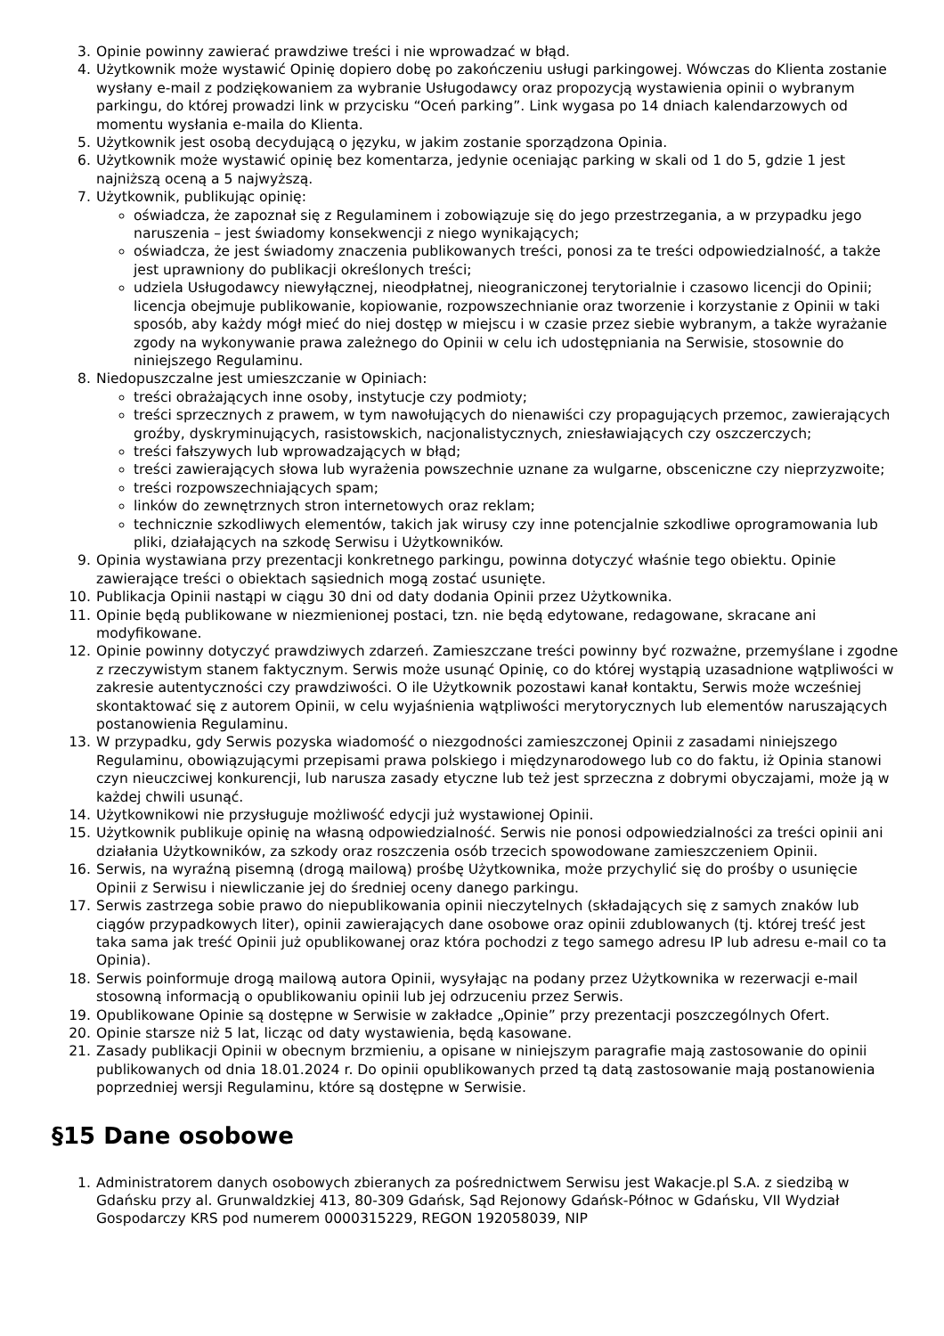3. Opinie powinny zawierać prawdziwe treści i nie wprowadzać w błąd.
4. Użytkownik może wystawić Opinię dopiero dobę po zakończeniu usługi parkingowej. Wówczas do Klienta zostanie wysłany e-mail z podziękowaniem za wybranie Usługodawcy oraz propozycją wystawienia opinii o wybranym parkingu, do której prowadzi link w przycisku “Oceń parking”. Link wygasa po 14 dniach kalendarzowych od momentu wysłania e-maila do Klienta.
5. Użytkownik jest osobą decydującą o języku, w jakim zostanie sporządzona Opinia.
6. Użytkownik może wystawić opinię bez komentarza, jedynie oceniając parking w skali od 1 do 5, gdzie 1 jest najniższą oceną a 5 najwyższą.
7. Użytkownik, publikując opinię:
oświadcza, że zapoznał się z Regulaminem i zobowiązuje się do jego przestrzegania, a w przypadku jego naruszenia – jest świadomy konsekwencji z niego wynikających;
oświadcza, że jest świadomy znaczenia publikowanych treści, ponosi za te treści odpowiedzialność, a także jest uprawniony do publikacji określonych treści;
udziela Usługodawcy niewyłącznej, nieodpłatnej, nieograniczonej terytorialnie i czasowo licencji do Opinii; licencja obejmuje publikowanie, kopiowanie, rozpowszechnianie oraz tworzenie i korzystanie z Opinii w taki sposób, aby każdy mógł mieć do niej dostęp w miejscu i w czasie przez siebie wybranym, a także wyrażanie zgody na wykonywanie prawa zależnego do Opinii w celu ich udostępniania na Serwisie, stosownie do niniejszego Regulaminu.
8. Niedopuszczalne jest umieszczanie w Opiniach:
treści obrażających inne osoby, instytucje czy podmioty;
treści sprzecznych z prawem, w tym nawołujących do nienawiści czy propagujących przemoc, zawierających groźby, dyskryminujących, rasistowskich, nacjonalistycznych, zniesławiających czy oszczerczych;
treści fałszywych lub wprowadzających w błąd;
treści zawierających słowa lub wyrażenia powszechnie uznane za wulgarne, obsceniczne czy nieprzyzwoite;
treści rozpowszechniających spam;
linków do zewnętrznych stron internetowych oraz reklam;
technicznie szkodliwych elementów, takich jak wirusy czy inne potencjalnie szkodliwe oprogramowania lub pliki, działających na szkodę Serwisu i Użytkowników.
9. Opinia wystawiana przy prezentacji konkretnego parkingu, powinna dotyczyć właśnie tego obiektu. Opinie zawierające treści o obiektach sąsiednich mogą zostać usunięte.
10. Publikacja Opinii nastąpi w ciągu 30 dni od daty dodania Opinii przez Użytkownika.
11. Opinie będą publikowane w niezmienionej postaci, tzn. nie będą edytowane, redagowane, skracane ani modyfikowane.
12. Opinie powinny dotyczyć prawdziwych zdarzeń. Zamieszczane treści powinny być rozważne, przemyślane i zgodne z rzeczywistym stanem faktycznym. Serwis może usunąć Opinię, co do której wystąpią uzasadnione wątpliwości w zakresie autentyczności czy prawdziwości. O ile Użytkownik pozostawi kanał kontaktu, Serwis może wcześniej skontaktować się z autorem Opinii, w celu wyjaśnienia wątpliwości merytorycznych lub elementów naruszających postanowienia Regulaminu.
13. W przypadku, gdy Serwis pozyska wiadomość o niezgodności zamieszczonej Opinii z zasadami niniejszego Regulaminu, obowiązującymi przepisami prawa polskiego i międzynarodowego lub co do faktu, iż Opinia stanowi czyn nieuczciwej konkurencji, lub narusza zasady etyczne lub też jest sprzeczna z dobrymi obyczajami, może ją w każdej chwili usunąć.
14. Użytkownikowi nie przysługuje możliwość edycji już wystawionej Opinii.
15. Użytkownik publikuje opinię na własną odpowiedzialność. Serwis nie ponosi odpowiedzialności za treści opinii ani działania Użytkowników, za szkody oraz roszczenia osób trzecich spowodowane zamieszczeniem Opinii.
16. Serwis, na wyraźną pisemną (drogą mailową) prośbę Użytkownika, może przychylić się do prośby o usunięcie Opinii z Serwisu i niewliczanie jej do średniej oceny danego parkingu.
17. Serwis zastrzega sobie prawo do niepublikowania opinii nieczytelnych (składających się z samych znaków lub ciągów przypadkowych liter), opinii zawierających dane osobowe oraz opinii zdublowanych (tj. której treść jest taka sama jak treść Opinii już opublikowanej oraz która pochodzi z tego samego adresu IP lub adresu e-mail co ta Opinia).
18. Serwis poinformuje drogą mailową autora Opinii, wysyłając na podany przez Użytkownika w rezerwacji e-mail stosowną informacją o opublikowaniu opinii lub jej odrzuceniu przez Serwis.
19. Opublikowane Opinie są dostępne w Serwisie w zakładce „Opinie” przy prezentacji poszczególnych Ofert.
20. Opinie starsze niż 5 lat, licząc od daty wystawienia, będą kasowane.
21. Zasady publikacji Opinii w obecnym brzmieniu, a opisane w niniejszym paragrafie mają zastosowanie do opinii publikowanych od dnia 18.01.2024 r. Do opinii opublikowanych przed tą datą zastosowanie mają postanowienia poprzedniej wersji Regulaminu, które są dostępne w Serwisie.
§15 Dane osobowe
1. Administratorem danych osobowych zbieranych za pośrednictwem Serwisu jest Wakacje.pl S.A. z siedzibą w Gdańsku przy al. Grunwaldzkiej 413, 80-309 Gdańsk, Sąd Rejonowy Gdańsk-Północ w Gdańsku, VII Wydział Gospodarczy KRS pod numerem 0000315229, REGON 192058039, NIP